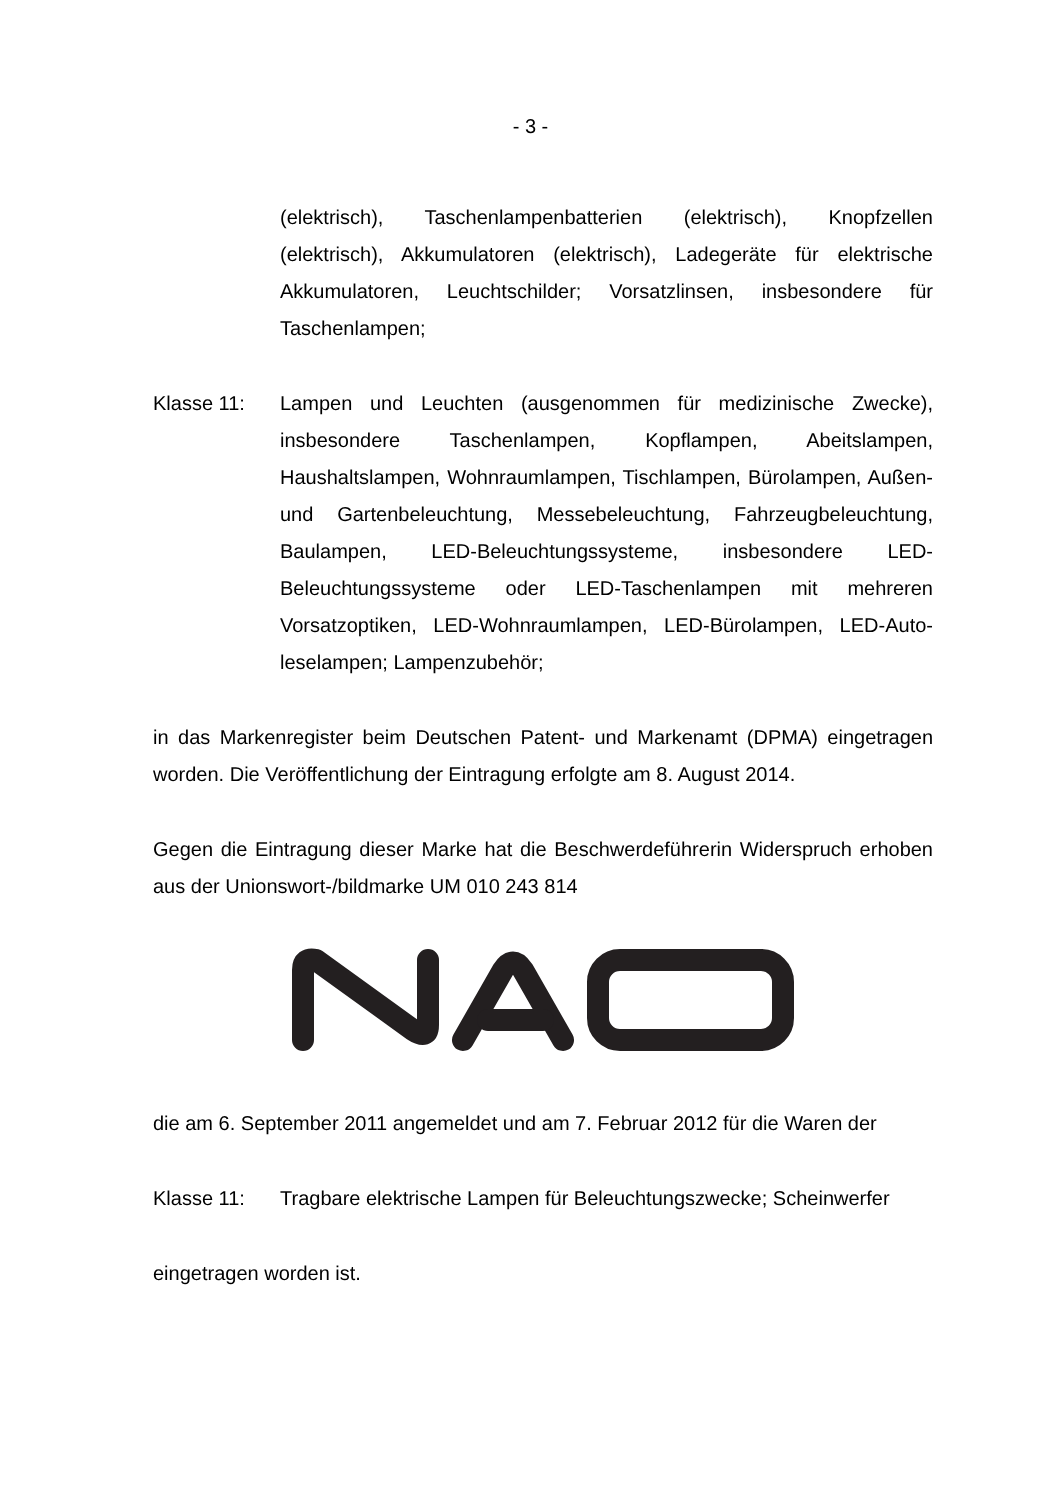- 3 -
(elektrisch), Taschenlampenbatterien (elektrisch), Knopfzel­len (elektrisch), Akkumulatoren (elektrisch), Ladegeräte für elektrische Akkumulatoren, Leuchtschilder; Vorsatzlinsen, insbesondere für Taschenlampen;
Klasse 11: Lampen und Leuchten (ausgenommen für medizinische Zwecke), insbesondere Taschenlampen, Kopflampen, Abeitslampen, Haushaltslampen, Wohnraumlampen, Tisch­lampen, Bürolampen, Außen- und Gartenbeleuchtung, Mes­sebeleuchtung, Fahrzeugbeleuchtung, Baulampen, LED-Beleuchtungssysteme, insbesondere LED-Beleuchtungs­systeme oder LED-Taschenlampen mit mehreren Vorsatzop­tiken, LED-Wohnraumlampen, LED-Bürolampen, LED-Auto­leselampen; Lampenzubehör;
in das Markenregister beim Deutschen Patent- und Markenamt (DPMA) eingetra­gen worden. Die Veröffentlichung der Eintragung erfolgte am 8. August 2014.
Gegen die Eintragung dieser Marke hat die Beschwerdeführerin Widerspruch er­hoben aus der Unionswort-/bildmarke UM 010 243 814
die am 6. September 2011 angemeldet und am 7. Februar 2012 für die Waren der
Klasse 11: Tragbare elektrische Lampen für Beleuchtungszwecke; Scheinwerfer
eingetragen worden ist.